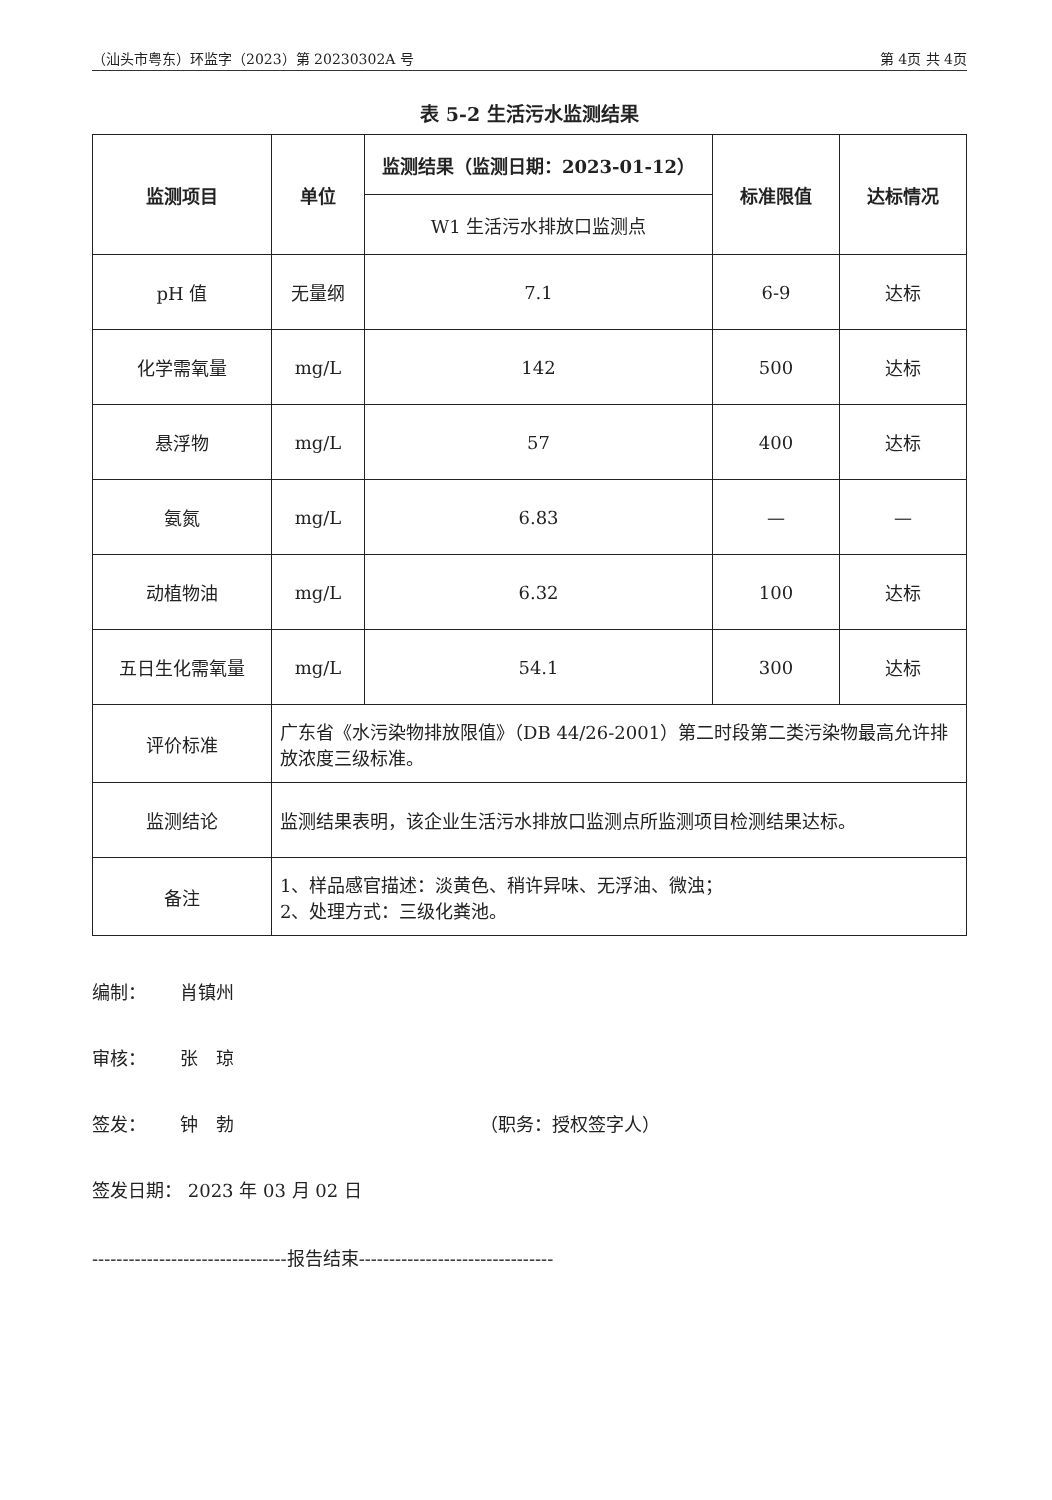（汕头市粤东）环监字（2023）第 20230302A 号 第 4页 共 4页
表 5-2 生活污水监测结果
| 监测项目 | 单位 | 监测结果（监测日期：2023-01-12） | 标准限值 | 达标情况 |
| --- | --- | --- | --- | --- |
| | | W1 生活污水排放口监测点 | | |
| pH 值 | 无量纲 | 7.1 | 6-9 | 达标 |
| 化学需氧量 | mg/L | 142 | 500 | 达标 |
| 悬浮物 | mg/L | 57 | 400 | 达标 |
| 氨氮 | mg/L | 6.83 | — | — |
| 动植物油 | mg/L | 6.32 | 100 | 达标 |
| 五日生化需氧量 | mg/L | 54.1 | 300 | 达标 |
| 评价标准 | 广东省《水污染物排放限值》（DB 44/26-2001）第二时段第二类污染物最高允许排放浓度三级标准。 | | | |
| 监测结论 | 监测结果表明，该企业生活污水排放口监测点所监测项目检测结果达标。 | | | |
| 备注 | 1、样品感官描述：淡黄色、稍许异味、无浮油、微浊； 2、处理方式：三级化粪池。 | | | |
编制： 肖镇州
审核： 张　琼
签发： 钟　勃 （职务：授权签字人）
签发日期： 2023 年 03 月 02 日
--------------------------------报告结束--------------------------------